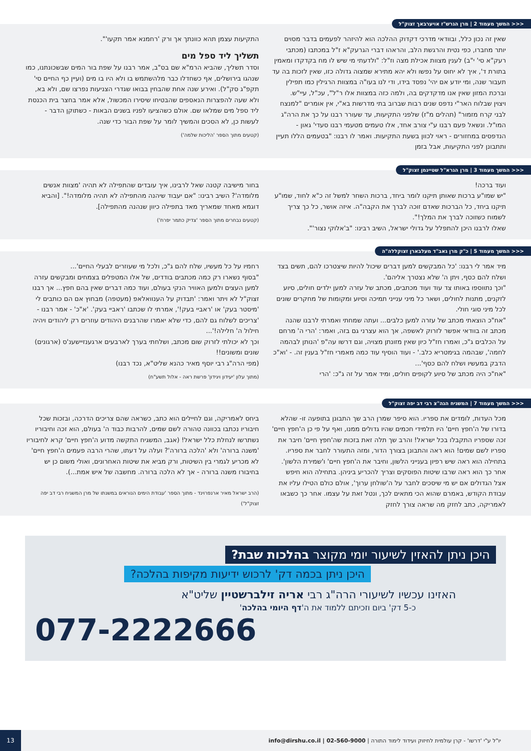<<< המשך מעמוד 2 | מרן הגרש"ז אויערבאך זצוק"ל
שאין זה נכון כלל, ובוודאי מדרכי דקדוק ההלכה הוא להיזהר לפעמים בדבר מסוים יותר מחברו, כפי נטית והרגשת הלב, והראהו דברי הגרעק"א ז"ל במכתבו (מכתבי רעק"א סי' י"ב) לענין מצוות אכילת מצה וז"ל: "ולדעתי מי שיש לו מח בקדקדו ומאמין בתורת ד', איך לא יחוס על נפשו ולא יהא מתירא שמצוה גדולה כזו, שאין לזכות בה עד תעבור שנה, ומי יודע אם יהי' נפסד בידו, ודי לנו בעו"ה במצוות הרגילין כמו תפילין וברכת המזון שאין אנו מדקדקים בה, ולמה כזה במצוות אלו ר"ל", עכ"ל, עיי"ש.
ויצוין שבלוח האר"י נדפס שנים רבות שברוב בתי מדרשות בא"י, אין אומרים "למנצח לבני קרח מזמור" (תהלים מ"ז) שלפני התקיעות, עד שעורר רבנו על כך את הרה"ג המו"ל. ונשאל פעם רבנו ע"י צורב אחד, אלו טעמים מטעמי רבנו סעדי' גאון - הנדפסים במחזורים - ראוי לכוון בשעת התקיעות. ואמר לו רבנו: "בטעמים הללו תעיין ותתבונן לפני התקיעות, אבל בזמן
התקיעות עצמן תהא כוונתך אך ורק 'רחמנא אמר תקעו'".
תשליך ליד ספל מים
וסדר תשליך, שהביא הרמ"א שם בס"ב, אמר רבנו על שפת בור המים שבשכונתנו, כמו שנהגו בירושלים, אף כשחדלו כבר מלהשתמש בו ולא היו בו מים (ועיין כף החיים סי' תקפ"ג סק"ל). ואירע שנה אחת שהבחין בבואו שגדרי הצניעות נפרצו שם, ולא בא, ולא שעה להפצרות הנאספים שהבטיחו שיסירו המכשול, אלא אמר בחצר בית הכנסת ליד ספל מים שמלאו שם. אולם כשהציעו לפניו בשנים הבאות - כשתוקן הדבר - לעשות כן, לא הסכים והמשיך לומר על שפת הבור כדי שנה.
(קטעים מתוך הספר 'הליכות שלמה')
<<< המשך מעמוד 3 | מרן הגרא"ל שטיינמן זצוק"ל
ועוד ברכה!
"יש שמו"ע ברכות שאותן תיקנו לומר ביחד, ברכות השחר למשל זה כ"א לחוד, שמו"ע תיקנו ביחד, כל הברכות שאדם זוכה לברך את הקבה"ה. איזה אושר, כל כך צריך לשמוח כשזוכה לברך את המלך!".
שאלו לרבנו היכן להתפלל על גדולי ישראל, השיב רבינו: "ב'אלוקי נצור'".
בחור מישיבה קטנה שאל לרבינו, איך עובדים שהתפילה לא תהיה 'מצוות אנשים מלומדה'? השיב רבינו: "אם יעבוד שיהנה מהתפילה לא תהיה מלומדה!". [והביא דוגמא מאחד שמאריך מאד בתפילה כיוון שנהנה מהתפילה].
(קטעים נבחרים מתוך הספר 'צדיק כתמר יפרח')
<<< המשך מעמוד 5 | כ"ק מרן גאב"ד מעלבארן זצוקללה"ה
מיד אמר לי רבנו: 'כל המבקשים למען דברים שיכול להיות שיצטרכו להם, תשים בצד ושלח להם כסף, ויתן ה' שלא נצטרך אליהם'.
"וכך נתווספו באותו צד עוד ועוד מכתבים, מכתב של עזרה למען ילדים חולים, סיוע לזקנים, מתנות לחולים, ושאר כל מיני ענייני תמיכה וסיוע ומקומות של מחקרים שונים לכל מיני סוגי חולי.
"אח"כ הוצאתי מכתב של עזרה למען כלבים... ועתה שמחתי ואמרתי לרבנו שהנה מכתב זה בוודאי אפשר לזרוק לאשפה, אך הוא עצרני גם בזה, ואמר: 'הרי ה' מרחם על הכלבים ג"כ, ואמרו חז"ל כיון שאין מזונתן מצויה, וגם דרשו עה"פ 'הנותן לבהמה לחמה', שבהמה בגימטריא כלב.' - ועוד הוסיף עוד כמה מאמרי חז"ל בענין זה. - 'וא"כ הדבק במעשיו ושלח להם כסף'...
"אח"כ היה מכתב של סיוע לקופים חולים, ומיד אמר על זה ג"כ: 'הרי
רחמיו על כל מעשיו, שלח להם ג"כ, ולכל מי שעוזרים לבעלי החיים'...
"בסוף נשארו רק כמה מכתבים בודדים, של אלו המטפלים בצמחים ומבקשים עזרה למען העצים ולמען האוויר הנקי בעולם, ועוד כמה דברים שאין בהם חפץ... אך רבנו זצוק"ל לא ויתר ואמר: 'תבדוק על הענוואלאפ (מעטפה) מבחוץ אם הם כותבים לי 'מיסטר בעק' או 'ראביי בעק!', אמרתי לו שכתבו 'ראביי בעק'. 'א"כ' - אמר רבנו - 'צריכים לשלוח גם להם, כדי שלא יאמרו שהרבנים היהודים עוזרים רק ליהודים ויהיה חילול ה' חלילה!'...
וכך לא יכולתי לזרוק שום מכתב, ושלחתי בערך לארבעים ארגענזיישענ'ס (ארגונים) שונים ומשונים!!
(מפי הרה"ג רבי יוסף מאיר כהנא שליט"א, נכד רבנו)
(מתוך עלון 'יעידון ויגידון' פרשת ראה - אלול תשע"ח)
<<< המשך מעמוד 7 | המשגיח הגה"צ רבי דב יפה זצוק"ל
מכל העדות, לומדים את ספריו. הוא סיפר שמרן הרב שך התבונן בתופעה זו- שהלא בדורו של ה'חפץ חיים' היו תלמידי חכמים שהיו גדולים ממנו, ואף על פי כן ה'חפץ חיים' זכה שספריו התקבלו בכל ישראל! והרב שך תלה זאת בזכות שה'חפץ חיים' חיבר את ספריו לשם שמים! הוא ראה והתבונן בצורך הדור, ומזה התעורר לחבר את ספריו. בתחילה הוא ראה שיש רפיון בענייני הלשון, וחיבר את ה'חפץ חיים' ו'שמירת הלשון'.
אחר כך הוא ראה שרבו שיטות הפוסקים וצריך להכריע ביניהן. בתחילה הוא חיפש אצל הגדולים אם יש מי שיסכים לחבר על ה'שולחן ערוך', אולם כולם הטילו עליו את עבודת הקודש, באמרם שהוא הכי מתאים לכך, ונטל זאת על עצמו. אחר כך כשבאו לאמריקה, כתב לחזק מה שראה צורך לחזק
ביחס לאמריקה, וגם לחיילים הוא כתב, כשראה שהם צריכים הדרכה, ובזכות שכל חיבוריו נכתבו בכוונה טהורה לשם שמים, להרבות כבוד ה' בעולם, הוא זכה וחיבוריו נשתרשו לנחלת כלל ישראל! (אגב, המשגיח התקשה מדוע ה'חפץ חיים' קרא לחיבוריו 'משנה ברורה' ולא 'הלכה ברורה'? ועלה על דעתו, שהרי הרבה פעמים ה'חפץ חיים' לא מכריע לגמרי בין השיטות, ורק מביא את שיטות האחרונים, ואולי משום כן יש בחיבורו משנה ברורה - אך לא הלכה ברורה. מחשבה של איש אמת...).
(הרב ישראל מאיר ארנפרוינד - מתוך הספר 'עבודת הימים הנוראים במשנתו של מרן המשגיח רבי דב יפה זצוק"ל')
היכן ניתן להאזין לשיעור יומי מקוצר בהלכות שבת?
היכן ניתן בכמה דק' לרכוש ידיעות מקיפות בהלכה?
האזינו עכשיו לשיעורי הרה"ג רבי אריה זילברשטיין שליט"א
כ-5 דק' ביום וזכיתם ללמוד את ה'דף היומי בהלכה'
077-2222666
יו"ל ע"י 'דרשו' - קרן עולמית לחיזוק ועידוד לימוד התורה | 02-560-9000 | info@dirshu.co.il
13